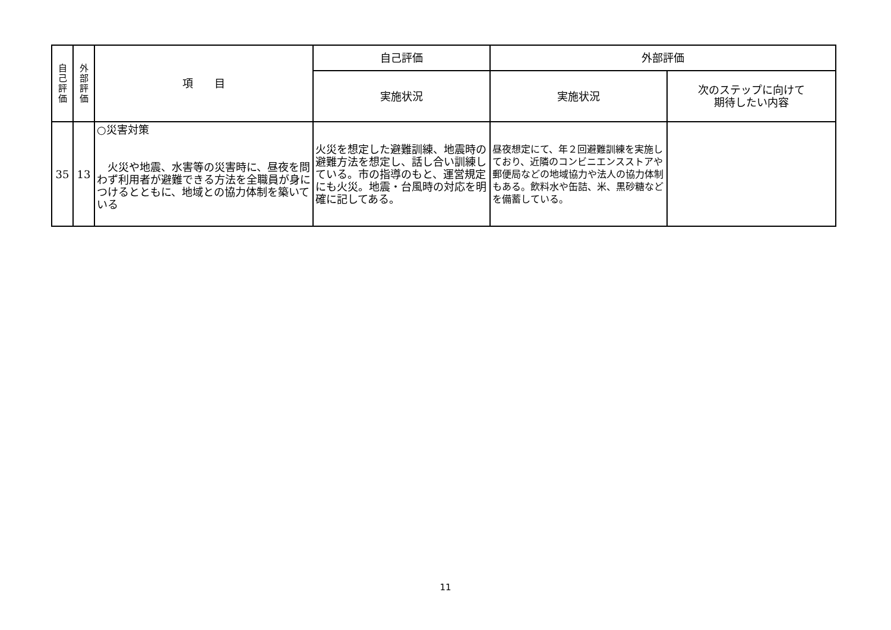| 自 己 評 価 | 外 部 評 価 | 項 目 | 自己評価 | 外部評価 | |
| --- | --- | --- | --- | --- | --- |
| | | | 実施状況 | 実施状況 | 次のステップに向けて 期待したい内容 |
| 35 | 13 | ○災害対策 火災や地震、水害等の災害時に、昼夜を問わず利用者が避難できる方法を全職員が身につけるとともに、地域との協力体制を築いている | 火災を想定した避難訓練、地震時の避難方法を想定し、話し合い訓練している。市の指導のもと、運営規定にも火災。地震・台風時の対応を明確に記してある。 | 昼夜想定にて、年２回避難訓練を実施しており、近隣のコンビニエンスストアや郵便局などの地域協力や法人の協力体制もある。飲料水や缶詰、米、黒砂糖などを備蓄している。 | |
11